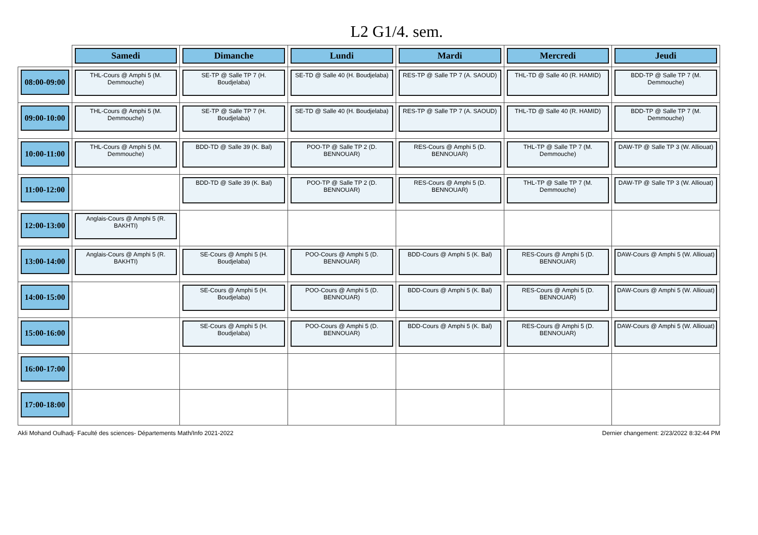L2 G1/4. sem.
| | Samedi | Dimanche | Lundi | Mardi | Mercredi | Jeudi |
| --- | --- | --- | --- | --- | --- | --- |
| 08:00-09:00 | THL-Cours @ Amphi 5 (M. Demmouche) | SE-TP @ Salle TP 7 (H. Boudjelaba) | SE-TD @ Salle 40 (H. Boudjelaba) | RES-TP @ Salle TP 7 (A. SAOUD) | THL-TD @ Salle 40 (R. HAMID) | BDD-TP @ Salle TP 7 (M. Demmouche) |
| 09:00-10:00 | THL-Cours @ Amphi 5 (M. Demmouche) | SE-TP @ Salle TP 7 (H. Boudjelaba) | SE-TD @ Salle 40 (H. Boudjelaba) | RES-TP @ Salle TP 7 (A. SAOUD) | THL-TD @ Salle 40 (R. HAMID) | BDD-TP @ Salle TP 7 (M. Demmouche) |
| 10:00-11:00 | THL-Cours @ Amphi 5 (M. Demmouche) | BDD-TD @ Salle 39 (K. Bal) | POO-TP @ Salle TP 2 (D. BENNOUAR) | RES-Cours @ Amphi 5 (D. BENNOUAR) | THL-TP @ Salle TP 7 (M. Demmouche) | DAW-TP @ Salle TP 3 (W. Alliouat) |
| 11:00-12:00 | | BDD-TD @ Salle 39 (K. Bal) | POO-TP @ Salle TP 2 (D. BENNOUAR) | RES-Cours @ Amphi 5 (D. BENNOUAR) | THL-TP @ Salle TP 7 (M. Demmouche) | DAW-TP @ Salle TP 3 (W. Alliouat) |
| 12:00-13:00 | Anglais-Cours @ Amphi 5 (R. BAKHTI) | | | | | |
| 13:00-14:00 | Anglais-Cours @ Amphi 5 (R. BAKHTI) | SE-Cours @ Amphi 5 (H. Boudjelaba) | POO-Cours @ Amphi 5 (D. BENNOUAR) | BDD-Cours @ Amphi 5 (K. Bal) | RES-Cours @ Amphi 5 (D. BENNOUAR) | DAW-Cours @ Amphi 5 (W. Alliouat) |
| 14:00-15:00 | | SE-Cours @ Amphi 5 (H. Boudjelaba) | POO-Cours @ Amphi 5 (D. BENNOUAR) | BDD-Cours @ Amphi 5 (K. Bal) | RES-Cours @ Amphi 5 (D. BENNOUAR) | DAW-Cours @ Amphi 5 (W. Alliouat) |
| 15:00-16:00 | | SE-Cours @ Amphi 5 (H. Boudjelaba) | POO-Cours @ Amphi 5 (D. BENNOUAR) | BDD-Cours @ Amphi 5 (K. Bal) | RES-Cours @ Amphi 5 (D. BENNOUAR) | DAW-Cours @ Amphi 5 (W. Alliouat) |
| 16:00-17:00 | | | | | | |
| 17:00-18:00 | | | | | | |
Akli Mohand Oulhadj- Faculté des sciences- Départements Math/Info 2021-2022 Dernier changement: 2/23/2022 8:32:44 PM